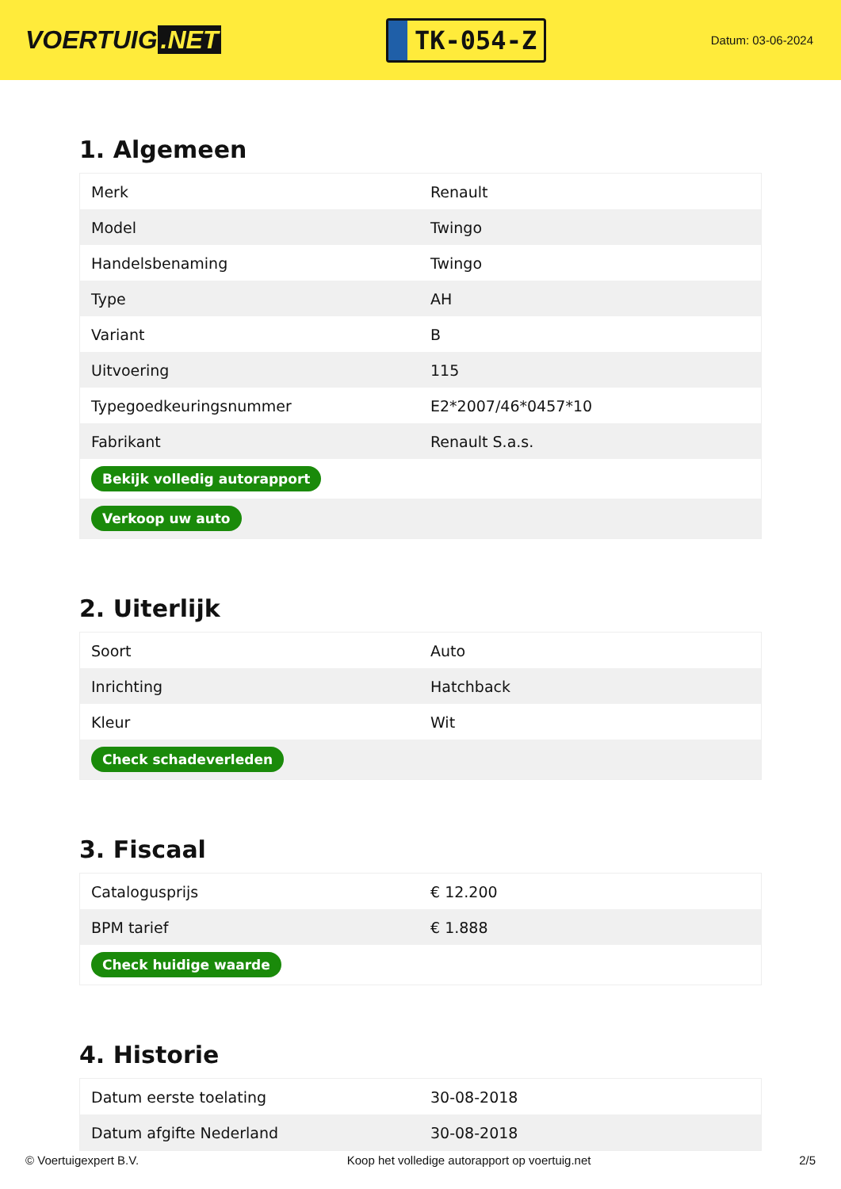VOERTUIG.NET
TK-054-Z
Datum: 03-06-2024
1. Algemeen
| Merk | Renault |
| Model | Twingo |
| Handelsbenaming | Twingo |
| Type | AH |
| Variant | B |
| Uitvoering | 115 |
| Typegoedkeuringsnummer | E2*2007/46*0457*10 |
| Fabrikant | Renault S.a.s. |
| Bekijk volledig autorapport | |
| Verkoop uw auto | |
2. Uiterlijk
| Soort | Auto |
| Inrichting | Hatchback |
| Kleur | Wit |
| Check schadeverleden | |
3. Fiscaal
| Catalogusprijs | € 12.200 |
| BPM tarief | € 1.888 |
| Check huidige waarde | |
4. Historie
| Datum eerste toelating | 30-08-2018 |
| Datum afgifte Nederland | 30-08-2018 |
© Voertuigexpert B.V. Koop het volledige autorapport op voertuig.net 2/5